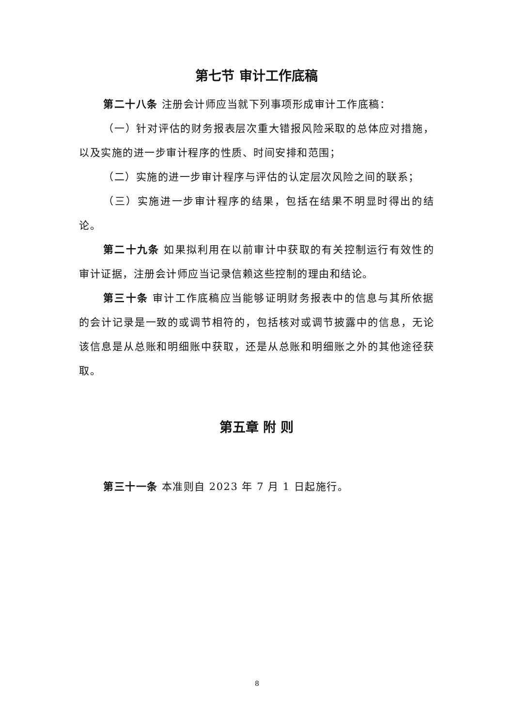第七节 审计工作底稿
第二十八条 注册会计师应当就下列事项形成审计工作底稿：
（一）针对评估的财务报表层次重大错报风险采取的总体应对措施，以及实施的进一步审计程序的性质、时间安排和范围；
（二）实施的进一步审计程序与评估的认定层次风险之间的联系；
（三）实施进一步审计程序的结果，包括在结果不明显时得出的结论。
第二十九条 如果拟利用在以前审计中获取的有关控制运行有效性的审计证据，注册会计师应当记录信赖这些控制的理由和结论。
第三十条 审计工作底稿应当能够证明财务报表中的信息与其所依据的会计记录是一致的或调节相符的，包括核对或调节披露中的信息，无论该信息是从总账和明细账中获取，还是从总账和明细账之外的其他途径获取。
第五章 附 则
第三十一条 本准则自 2023 年 7 月 1 日起施行。
8